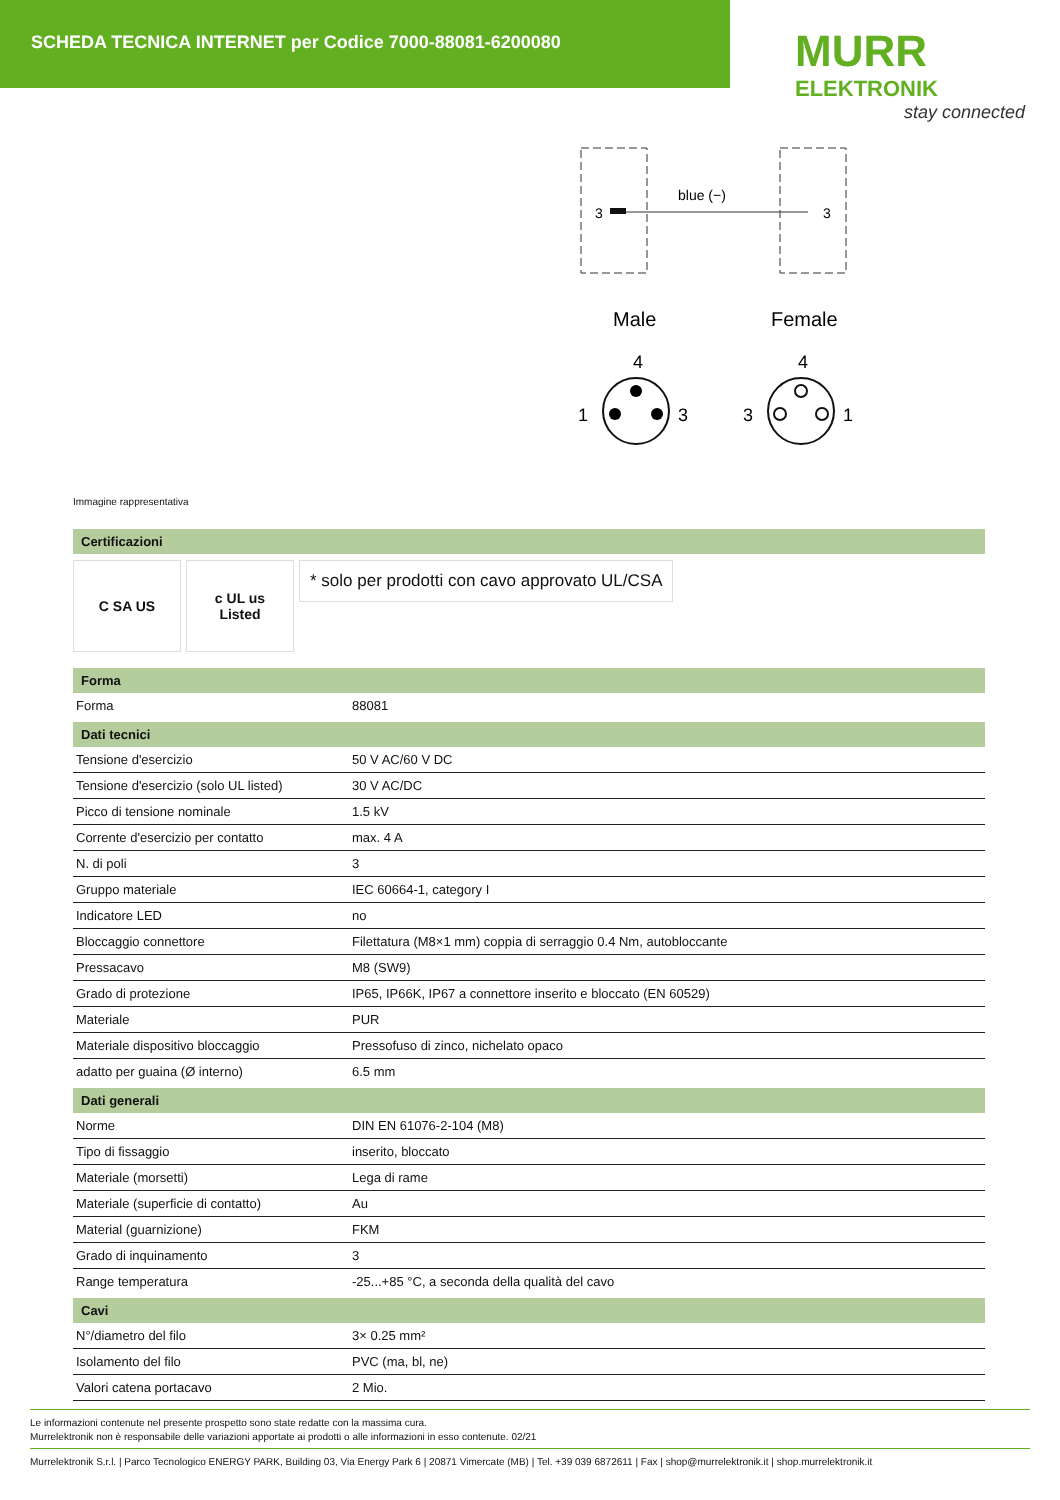SCHEDA TECNICA INTERNET per Codice 7000-88081-6200080
MURR
ELEKTRONIK
stay connected
3
blue (−)
3
Male
Female
4
4
1
3
3
1
Immagine rappresentativa
Certificazioni
C SA US c UL us
Listed
* solo per prodotti con cavo approvato UL/CSA
Forma
| Forma | 88081 |
Dati tecnici
| Tensione d'esercizio | 50 V AC/60 V DC |
| Tensione d'esercizio (solo UL listed) | 30 V AC/DC |
| Picco di tensione nominale | 1.5 kV |
| Corrente d'esercizio per contatto | max. 4 A |
| N. di poli | 3 |
| Gruppo materiale | IEC 60664-1, category I |
| Indicatore LED | no |
| Bloccaggio connettore | Filettatura (M8×1 mm) coppia di serraggio 0.4 Nm, autobloccante |
| Pressacavo | M8 (SW9) |
| Grado di protezione | IP65, IP66K, IP67 a connettore inserito e bloccato (EN 60529) |
| Materiale | PUR |
| Materiale dispositivo bloccaggio | Pressofuso di zinco, nichelato opaco |
| adatto per guaina (Ø interno) | 6.5 mm |
Dati generali
| Norme | DIN EN 61076-2-104 (M8) |
| Tipo di fissaggio | inserito, bloccato |
| Materiale (morsetti) | Lega di rame |
| Materiale (superficie di contatto) | Au |
| Material (guarnizione) | FKM |
| Grado di inquinamento | 3 |
| Range temperatura | -25...+85 °C, a seconda della qualità del cavo |
Cavi
| N°/diametro del filo | 3× 0.25 mm² |
| Isolamento del filo | PVC (ma, bl, ne) |
| Valori catena portacavo | 2 Mio. |
Le informazioni contenute nel presente prospetto sono state redatte con la massima cura.
Murrelektronik non è responsabile delle variazioni apportate ai prodotti o alle informazioni in esso contenute. 02/21
Murrelektronik S.r.l. | Parco Tecnologico ENERGY PARK, Building 03, Via Energy Park 6 | 20871 Vimercate (MB) | Tel. +39 039 6872611 | Fax | shop@murrelektronik.it | shop.murrelektronik.it